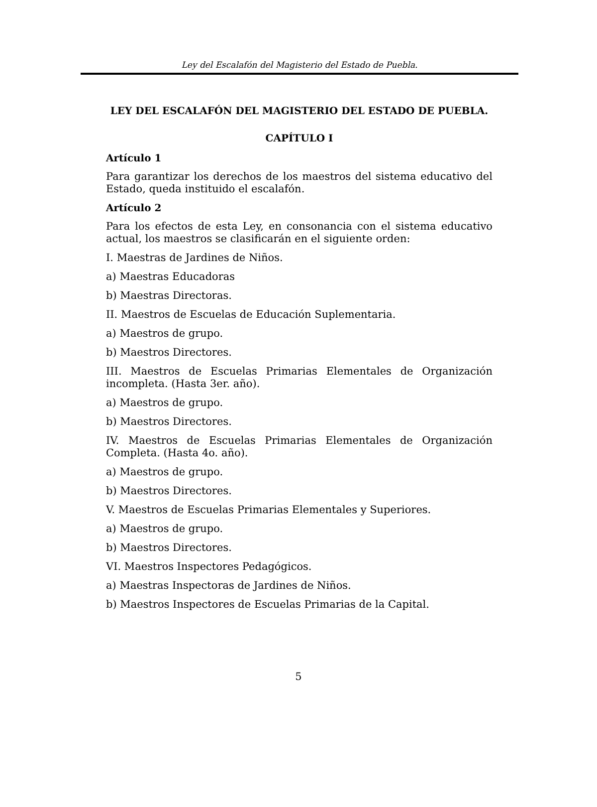Ley del Escalafón del Magisterio del Estado de Puebla.
LEY DEL ESCALAFÓN DEL MAGISTERIO DEL ESTADO DE PUEBLA.
CAPÍTULO I
Artículo 1
Para garantizar los derechos de los maestros del sistema educativo del Estado, queda instituido el escalafón.
Artículo 2
Para los efectos de esta Ley, en consonancia con el sistema educativo actual, los maestros se clasificarán en el siguiente orden:
I. Maestras de Jardines de Niños.
a) Maestras Educadoras
b) Maestras Directoras.
II. Maestros de Escuelas de Educación Suplementaria.
a) Maestros de grupo.
b) Maestros Directores.
III. Maestros de Escuelas Primarias Elementales de Organización incompleta. (Hasta 3er. año).
a) Maestros de grupo.
b) Maestros Directores.
IV. Maestros de Escuelas Primarias Elementales de Organización Completa. (Hasta 4o. año).
a) Maestros de grupo.
b) Maestros Directores.
V. Maestros de Escuelas Primarias Elementales y Superiores.
a) Maestros de grupo.
b) Maestros Directores.
VI. Maestros Inspectores Pedagógicos.
a) Maestras Inspectoras de Jardines de Niños.
b) Maestros Inspectores de Escuelas Primarias de la Capital.
5